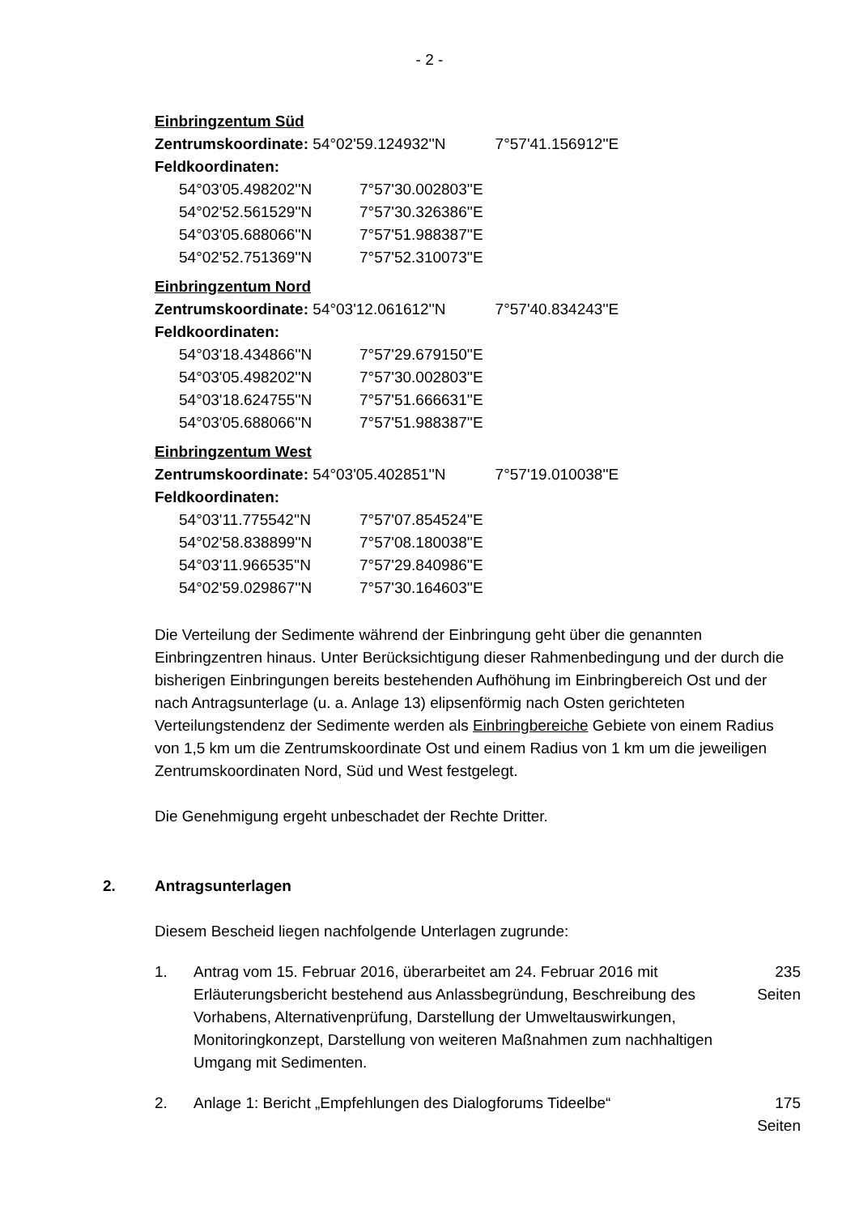- 2 -
Einbringzentum Süd
Zentrumskoordinate: 54°02'59.124932''N 7°57'41.156912''E
Feldkoordinaten:
54°03'05.498202''N 7°57'30.002803''E
54°02'52.561529''N 7°57'30.326386''E
54°03'05.688066''N 7°57'51.988387''E
54°02'52.751369''N 7°57'52.310073''E
Einbringzentum Nord
Zentrumskoordinate: 54°03'12.061612''N 7°57'40.834243''E
Feldkoordinaten:
54°03'18.434866''N 7°57'29.679150''E
54°03'05.498202''N 7°57'30.002803''E
54°03'18.624755''N 7°57'51.666631''E
54°03'05.688066''N 7°57'51.988387''E
Einbringzentum West
Zentrumskoordinate: 54°03'05.402851''N 7°57'19.010038''E
Feldkoordinaten:
54°03'11.775542''N 7°57'07.854524''E
54°02'58.838899''N 7°57'08.180038''E
54°03'11.966535''N 7°57'29.840986''E
54°02'59.029867''N 7°57'30.164603''E
Die Verteilung der Sedimente während der Einbringung geht über die genannten Einbringzentren hinaus. Unter Berücksichtigung dieser Rahmenbedingung und der durch die bisherigen Einbringungen bereits bestehenden Aufhöhung im Einbringbereich Ost und der nach Antragsunterlage (u. a. Anlage 13) elipsenförmig nach Osten gerichteten Verteilungstendenz der Sedimente werden als Einbringbereiche Gebiete von einem Radius von 1,5 km um die Zentrumskoordinate Ost und einem Radius von 1 km um die jeweiligen Zentrumskoordinaten Nord, Süd und West festgelegt.
Die Genehmigung ergeht unbeschadet der Rechte Dritter.
2. Antragsunterlagen
Diesem Bescheid liegen nachfolgende Unterlagen zugrunde:
1. Antrag vom 15. Februar 2016, überarbeitet am 24. Februar 2016 mit Erläuterungsbericht bestehend aus Anlassbegründung, Beschreibung des Vorhabens, Alternativenprüfung, Darstellung der Umweltauswirkungen, Monitoringkonzept, Darstellung von weiteren Maßnahmen zum nachhaltigen Umgang mit Sedimenten. 235 Seiten
2. Anlage 1: Bericht „Empfehlungen des Dialogforums Tideelbe“175 Seiten